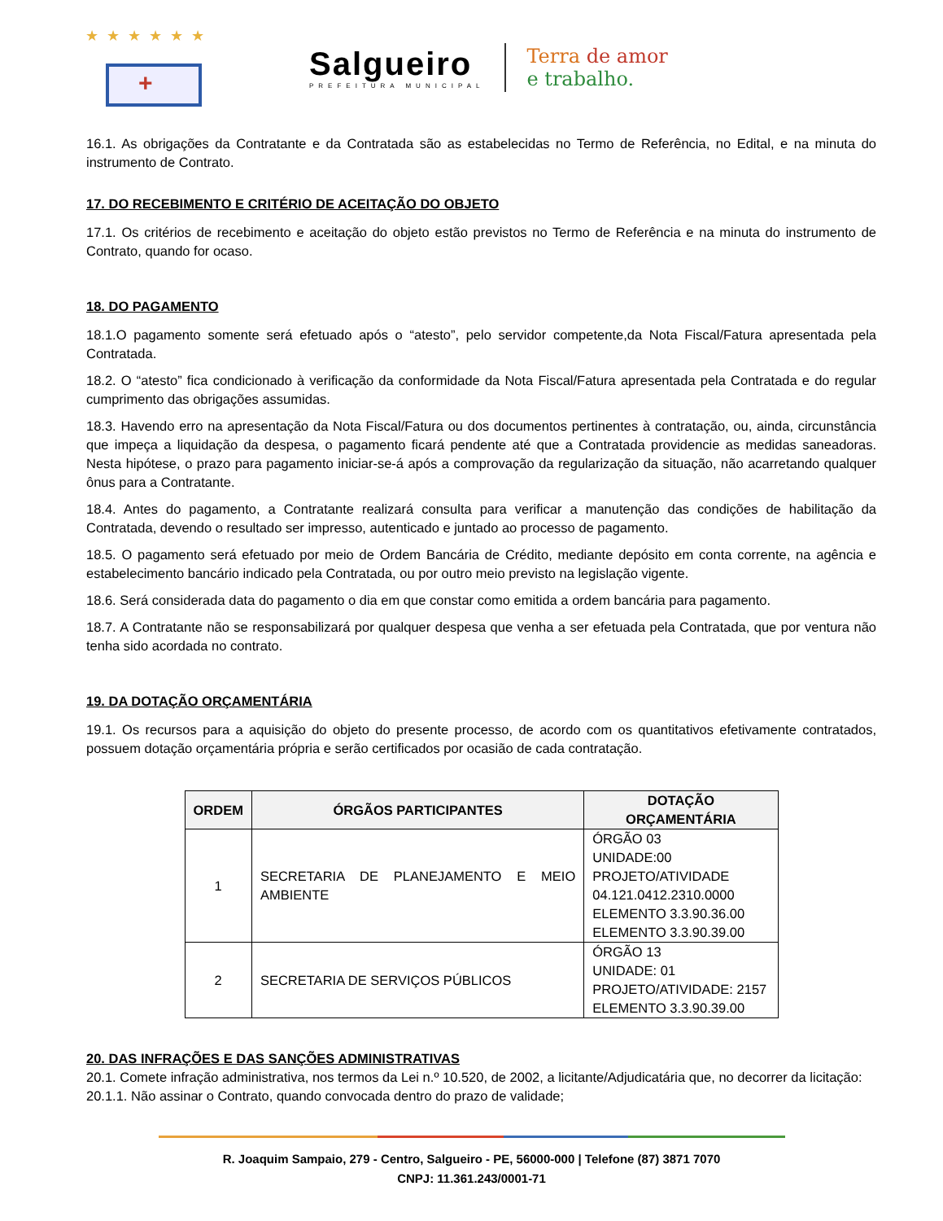★★★★★★
+
Salgueiro
PREFEITURA MUNICIPAL
Terra de amor
e trabalho.
16.1. As obrigações da Contratante e da Contratada são as estabelecidas no Termo de Referência, no Edital, e na minuta do instrumento de Contrato.
17. DO RECEBIMENTO E CRITÉRIO DE ACEITAÇÃO DO OBJETO
17.1. Os critérios de recebimento e aceitação do objeto estão previstos no Termo de Referência e na minuta do instrumento de Contrato, quando for ocaso.
18. DO PAGAMENTO
18.1.O pagamento somente será efetuado após o “atesto”, pelo servidor competente,da Nota Fiscal/Fatura apresentada pela Contratada.
18.2. O “atesto” fica condicionado à verificação da conformidade da Nota Fiscal/Fatura apresentada pela Contratada e do regular cumprimento das obrigações assumidas.
18.3. Havendo erro na apresentação da Nota Fiscal/Fatura ou dos documentos pertinentes à contratação, ou, ainda, circunstância que impeça a liquidação da despesa, o pagamento ficará pendente até que a Contratada providencie as medidas saneadoras. Nesta hipótese, o prazo para pagamento iniciar-se-á após a comprovação da regularização da situação, não acarretando qualquer ônus para a Contratante.
18.4. Antes do pagamento, a Contratante realizará consulta para verificar a manutenção das condições de habilitação da Contratada, devendo o resultado ser impresso, autenticado e juntado ao processo de pagamento.
18.5. O pagamento será efetuado por meio de Ordem Bancária de Crédito, mediante depósito em conta corrente, na agência e estabelecimento bancário indicado pela Contratada, ou por outro meio previsto na legislação vigente.
18.6. Será considerada data do pagamento o dia em que constar como emitida a ordem bancária para pagamento.
18.7. A Contratante não se responsabilizará por qualquer despesa que venha a ser efetuada pela Contratada, que por ventura não tenha sido acordada no contrato.
19. DA DOTAÇÃO ORÇAMENTÁRIA
19.1. Os recursos para a aquisição do objeto do presente processo, de acordo com os quantitativos efetivamente contratados, possuem dotação orçamentária própria e serão certificados por ocasião de cada contratação.
| ORDEM | ÓRGÃOS PARTICIPANTES | DOTAÇÃO ORÇAMENTÁRIA |
| --- | --- | --- |
| 1 | SECRETARIA DE PLANEJAMENTO E MEIO AMBIENTE | ÓRGÃO 03 UNIDADE:00 PROJETO/ATIVIDADE 04.121.0412.2310.0000 ELEMENTO 3.3.90.36.00 ELEMENTO 3.3.90.39.00 |
| 2 | SECRETARIA DE SERVIÇOS PÚBLICOS | ÓRGÃO 13 UNIDADE: 01 PROJETO/ATIVIDADE: 2157 ELEMENTO 3.3.90.39.00 |
20. DAS INFRAÇÕES E DAS SANÇÕES ADMINISTRATIVAS
20.1. Comete infração administrativa, nos termos da Lei n.º 10.520, de 2002, a licitante/Adjudicatária que, no decorrer da licitação:
20.1.1. Não assinar o Contrato, quando convocada dentro do prazo de validade;
R. Joaquim Sampaio, 279 - Centro, Salgueiro - PE, 56000-000 | Telefone (87) 3871 7070
CNPJ: 11.361.243/0001-71